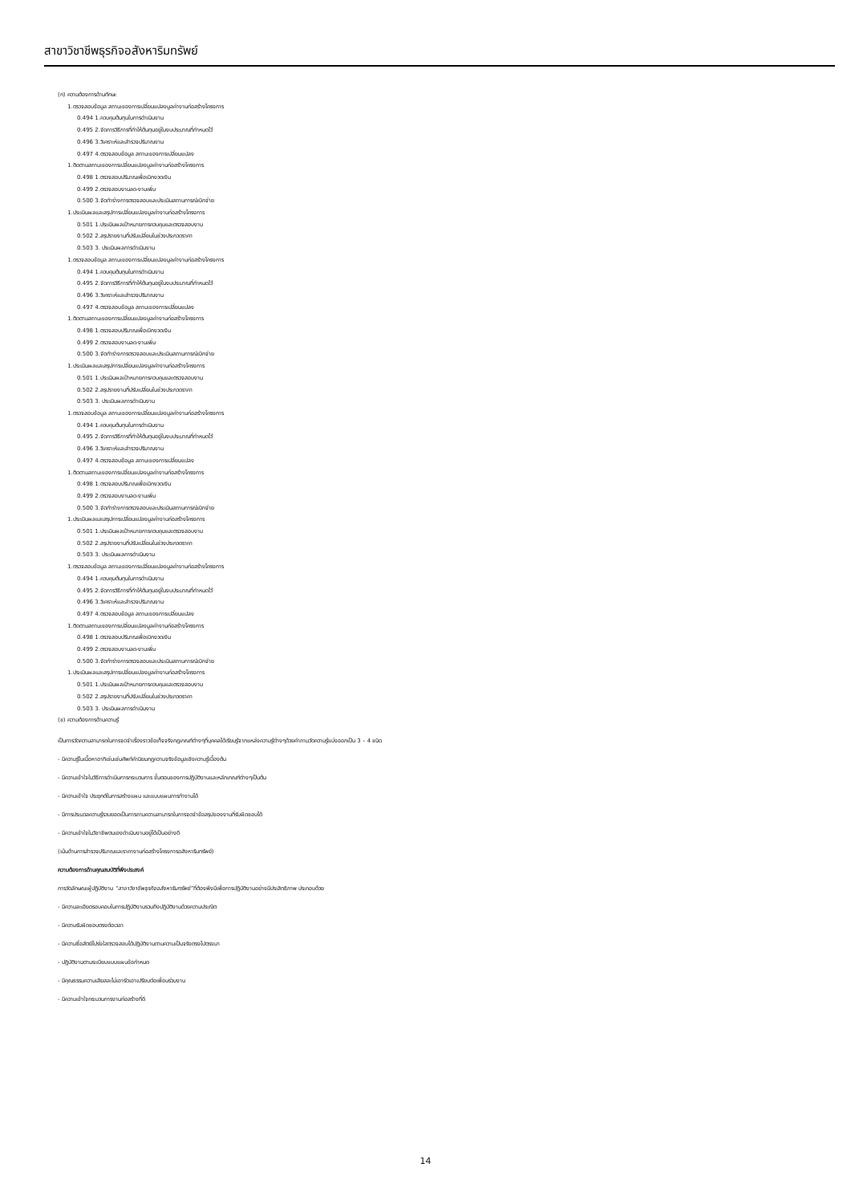สาขาวิชาชีพธุรกิจอสังหาริมทรัพย์
(ก) ความต้องการด้านทักษะ
1.ตรวจสอบข้อมูล สถานะของการเปลี่ยนแปลงมูลค่างานก่อสร้างโครงการ
0.494 1.ควบคุมต้นทุนในการดำเนินงาน
0.495 2.จัดการวิธีการที่ทำให้ต้นทุนอยู่ในงบประมาณที่กำหนดไว้
0.496 3.วิเคราะห์และสำรวจปริมาณงาน
0.497 4.ตรวจสอบข้อมูล สถานะของการเปลี่ยนแปลง
1.ติดตามสถานะของการเปลี่ยนแปลงมูลค่างานก่อสร้างโครงการ
0.498 1.ตรวจสอบปริมาณเพื่อเบิกงวดเงิน
0.499 2.ตรวจสอบงานลด-งานเพิ่ม
0.500 3.จัดทำร่างการตรวจสอบและประเมินสถานการณ์เบิกจ่าย
1.ประเมินผลและสรุปการเปลี่ยนแปลงมูลค่างานก่อสร้างโครงการ
0.501 1.ประเมินผลเป้าหมายการควบคุมและตรวจสอบงาน
0.502 2.สรุปรายงานที่ปรับเปลี่ยนในช่วงประกวดราคา
0.503 3. ประเมินผลการดำเนินงาน
1.ตรวจสอบข้อมูล สถานะของการเปลี่ยนแปลงมูลค่างานก่อสร้างโครงการ
0.494 1.ควบคุมต้นทุนในการดำเนินงาน
0.495 2.จัดการวิธีการที่ทำให้ต้นทุนอยู่ในงบประมาณที่กำหนดไว้
0.496 3.วิเคราะห์และสำรวจปริมาณงาน
0.497 4.ตรวจสอบข้อมูล สถานะของการเปลี่ยนแปลง
1.ติดตามสถานะของการเปลี่ยนแปลงมูลค่างานก่อสร้างโครงการ
0.498 1.ตรวจสอบปริมาณเพื่อเบิกงวดเงิน
0.499 2.ตรวจสอบงานลด-งานเพิ่ม
0.500 3.จัดทำร่างการตรวจสอบและประเมินสถานการณ์เบิกจ่าย
1.ประเมินผลและสรุปการเปลี่ยนแปลงมูลค่างานก่อสร้างโครงการ
0.501 1.ประเมินผลเป้าหมายการควบคุมและตรวจสอบงาน
0.502 2.สรุปรายงานที่ปรับเปลี่ยนในช่วงประกวดราคา
0.503 3. ประเมินผลการดำเนินงาน
1.ตรวจสอบข้อมูล สถานะของการเปลี่ยนแปลงมูลค่างานก่อสร้างโครงการ
0.494 1.ควบคุมต้นทุนในการดำเนินงาน
0.495 2.จัดการวิธีการที่ทำให้ต้นทุนอยู่ในงบประมาณที่กำหนดไว้
0.496 3.วิเคราะห์และสำรวจปริมาณงาน
0.497 4.ตรวจสอบข้อมูล สถานะของการเปลี่ยนแปลง
1.ติดตามสถานะของการเปลี่ยนแปลงมูลค่างานก่อสร้างโครงการ
0.498 1.ตรวจสอบปริมาณเพื่อเบิกงวดเงิน
0.499 2.ตรวจสอบงานลด-งานเพิ่ม
0.500 3.จัดทำร่างการตรวจสอบและประเมินสถานการณ์เบิกจ่าย
1.ประเมินผลและสรุปการเปลี่ยนแปลงมูลค่างานก่อสร้างโครงการ
0.501 1.ประเมินผลเป้าหมายการควบคุมและตรวจสอบงาน
0.502 2.สรุปรายงานที่ปรับเปลี่ยนในช่วงประกวดราคา
0.503 3. ประเมินผลการดำเนินงาน
1.ตรวจสอบข้อมูล สถานะของการเปลี่ยนแปลงมูลค่างานก่อสร้างโครงการ
0.494 1.ควบคุมต้นทุนในการดำเนินงาน
0.495 2.จัดการวิธีการที่ทำให้ต้นทุนอยู่ในงบประมาณที่กำหนดไว้
0.496 3.วิเคราะห์และสำรวจปริมาณงาน
0.497 4.ตรวจสอบข้อมูล สถานะของการเปลี่ยนแปลง
1.ติดตามสถานะของการเปลี่ยนแปลงมูลค่างานก่อสร้างโครงการ
0.498 1.ตรวจสอบปริมาณเพื่อเบิกงวดเงิน
0.499 2.ตรวจสอบงานลด-งานเพิ่ม
0.500 3.จัดทำร่างการตรวจสอบและประเมินสถานการณ์เบิกจ่าย
1.ประเมินผลและสรุปการเปลี่ยนแปลงมูลค่างานก่อสร้างโครงการ
0.501 1.ประเมินผลเป้าหมายการควบคุมและตรวจสอบงาน
0.502 2.สรุปรายงานที่ปรับเปลี่ยนในช่วงประกวดราคา
0.503 3. ประเมินผลการดำเนินงาน
(ข) ความต้องการด้านความรู้
เป็นการวัดความสามารถในการจดจำเรื่องราวข้อเท็จจริงกฎเกณฑ์ต่างๆที่บุคคลได้เรียนรู้จากแหล่งความรู้ต่างๆด้วยคำถามวัดความรู้แบ่งออกเป็น 3 – 4 ชนิด
- มีความรู้ในเนื้อหาอาทิเช่นเช่นศัพท์คำนิยมกฎความจริงข้อมูลเชิงความรู้เบื้องต้น
- มีความเข้าใจในวิธีการดำเนินการกระบวนการ ขั้นตอนของการปฏิบัติงานและหลักเกณฑ์ต่างๆเป็นต้น
- มีความเข้าใจ ประยุกต์ในการสร้างแผน และแบบแผนการทำงานได้
- มีการประมวลความรู้รวบยอดเป็นการถามความสามารถในการจดจำข้อสรุปของงานที่รับผิดชอบได้
- มีความเข้าใจในวิชาชีพตนเองดำเนินงานอยู่ได้เป็นอย่างดี
(เน้นด้านการสำรวจปริมาณและราคางานก่อสร้างโครงการอสังหาริมทรัพย์)
ความต้องการด้านคุณสมบัติที่พึงประสงค์
การวัดลักษณะผู้ปฏิบัติงาน “สาขาวิชาชีพธุรกิจอสังหาริมทรัพย์”ที่ต้องพึงมีเพื่อการปฏิบัติงานอย่างมีประสิทธิภาพ ประกอบด้วย
- มีความละเอียดรอบคอบในการปฏิบัติงานรวมถึงปฏิบัติงานด้วยความประณีต
- มีความรับผิดชอบตรงต่อเวลา
- มีความซื่อสัตย์โปร่งใสตรวจสอบได้ปฏิบัติงานตามความเป็นจริงตรงไปตรงมา
- ปฏิบัติงานตามระเบียบแบบแผนข้อกำหนด
- มีคุณธรรมความเสียสละไม่เอารัดเอาเปรียบต่อเพื่อนร่วมงาน
- มีความเข้าใจกระบวนการงานก่อสร้างที่ดี
14